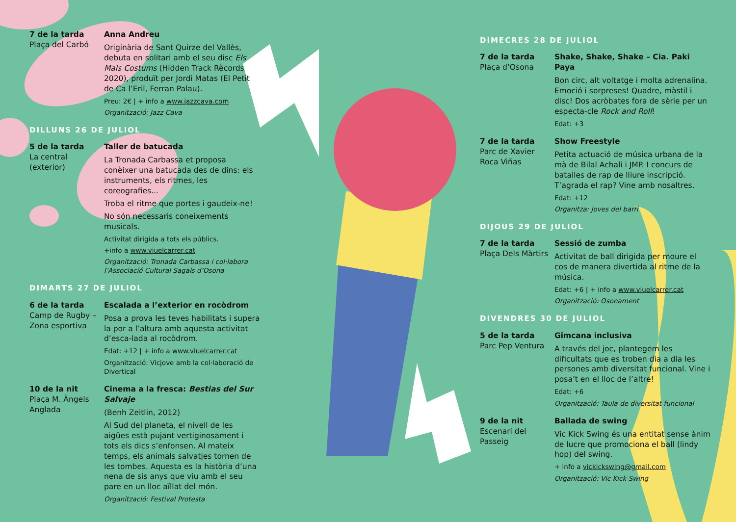7 de la tarda
Plaça del Carbó
Anna Andreu
Originària de Sant Quirze del Vallès, debuta en solitari amb el seu disc Els Mals Costums (Hidden Track Rècords 2020), produït per Jordi Matas (El Petit de Ca l’Eril, Ferran Palau).
Preu: 2€ | + info a www.jazzcava.com
Organització: Jazz Cava
DILLUNS 26 DE JULIOL
5 de la tarda
La central (exterior)
Taller de batucada
La Tronada Carbassa et proposa conèixer una batucada des de dins: els instruments, els ritmes, les coreografies...
Troba el ritme que portes i gaudeix-ne!
No són necessaris coneixements musicals.
Activitat dirigida a tots els públics.
+info a www.viuelcarrer.cat
Organització: Tronada Carbassa i col·labora l’Associació Cultural Sagals d’Osona
DIMARTS 27 DE JULIOL
6 de la tarda
Camp de Rugby – Zona esportiva
Escalada a l’exterior en rocòdrom
Posa a prova les teves habilitats i supera la por a l’altura amb aquesta activitat d’esca-lada al rocòdrom.
Edat: +12 | + info a www.viuelcarrer.cat
Organització: Vicjove amb la col·laboració de Divertical
10 de la nit
Plaça M. Àngels Anglada
Cinema a la fresca: Bestias del Sur Salvaje
(Benh Zeitlin, 2012)
Al Sud del planeta, el nivell de les aigües està pujant vertiginosament i tots els dics s’enfonsen. Al mateix temps, els animals salvatjes tornen de les tombes. Aquesta es la història d’una nena de sis anys que viu amb el seu pare en un lloc aïllat del món.
Organització: Festival Protesta
DIMECRES 28 DE JULIOL
7 de la tarda
Plaça d’Osona
Shake, Shake, Shake – Cia. Paki Paya
Bon circ, alt voltatge i molta adrenalina. Emoció i sorpreses! Quadre, màstil i disc! Dos acròbates fora de sèrie per un especta-cle Rock and Roll!
Edat: +3
7 de la tarda
Parc de Xavier Roca Viñas
Show Freestyle
Petita actuació de música urbana de la mà de Bilal Achali i JMP. I concurs de batalles de rap de lliure inscripció. T’agrada el rap? Vine amb nosaltres.
Edat: +12
Organitza: Joves del barri
DIJOUS 29 DE JULIOL
7 de la tarda
Plaça Dels Màrtirs
Sessió de zumba
Activitat de ball dirigida per moure el cos de manera divertida al ritme de la música.
Edat: +6 | + info a www.viuelcarrer.cat
Organització: Osonament
DIVENDRES 30 DE JULIOL
5 de la tarda
Parc Pep Ventura
Gimcana inclusiva
A través del joc, plantegem les dificultats que es troben dia a dia les persones amb diversitat funcional. Vine i posa’t en el lloc de l’altre!
Edat: +6
Organització: Taula de diversitat funcional
9 de la nit
Escenari del Passeig
Ballada de swing
Vic Kick Swing és una entitat sense ànim de lucre que promociona el ball (lindy hop) del swing.
+ info a vickickswing@gmail.com
Organització: Vic Kick Swing